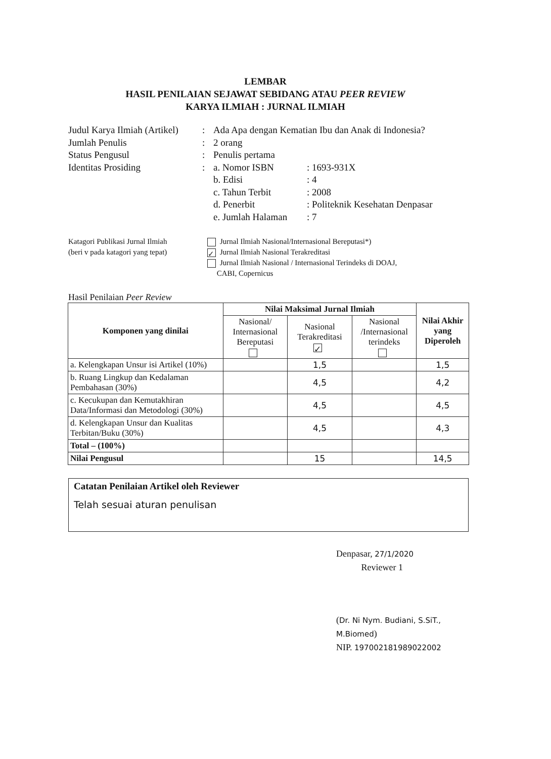LEMBAR
HASIL PENILAIAN SEJAWAT SEBIDANG ATAU PEER REVIEW
KARYA ILMIAH : JURNAL ILMIAH
| Judul Karya Ilmiah (Artikel) | : | Ada Apa dengan Kematian Ibu dan Anak di Indonesia? | |
| Jumlah Penulis | : | 2 orang | |
| Status Pengusul | : | Penulis pertama | |
| Identitas Prosiding | : | a. Nomor ISBN | : 1693-931X |
| | | b. Edisi | : 4 |
| | | c. Tahun Terbit | : 2008 |
| | | d. Penerbit | : Politeknik Kesehatan Denpasar |
| | | e. Jumlah Halaman | : 7 |
Katagori Publikasi Jurnal Ilmiah
(beri v pada katagori yang tepat)
Jurnal Ilmiah Nasional/Internasional Bereputasi*)
✓ Jurnal Ilmiah Nasional Terakreditasi
Jurnal Ilmiah Nasional / Internasional Terindeks di DOAJ,
CABI, Copernicus
Hasil Penilaian Peer Review
| Komponen yang dinilai | Nilai Maksimal Jurnal Ilmiah | | | Nilai Akhir yang Diperoleh |
| --- | --- | --- | --- | --- |
| | Nasional/ Internasional Bereputasi | Nasional Terakreditasi ✓ | Nasional /Internasional terindeks | |
| a. Kelengkapan Unsur isi Artikel (10%) | | 1,5 | | 1,5 |
| b. Ruang Lingkup dan Kedalaman Pembahasan (30%) | | 4,5 | | 4,2 |
| c. Kecukupan dan Kemutakhiran Data/Informasi dan Metodologi (30%) | | 4,5 | | 4,5 |
| d. Kelengkapan Unsur dan Kualitas Terbitan/Buku (30%) | | 4,5 | | 4,3 |
| Total – (100%) | | | | |
| Nilai Pengusul | | 15 | | 14,5 |
Catatan Penilaian Artikel oleh Reviewer
Telah sesuai aturan penulisan
Denpasar, 27/1/2020
Reviewer 1
(Dr. Ni Nym. Budiani, S.SiT., M.Biomed)
NIP. 197002181989022002